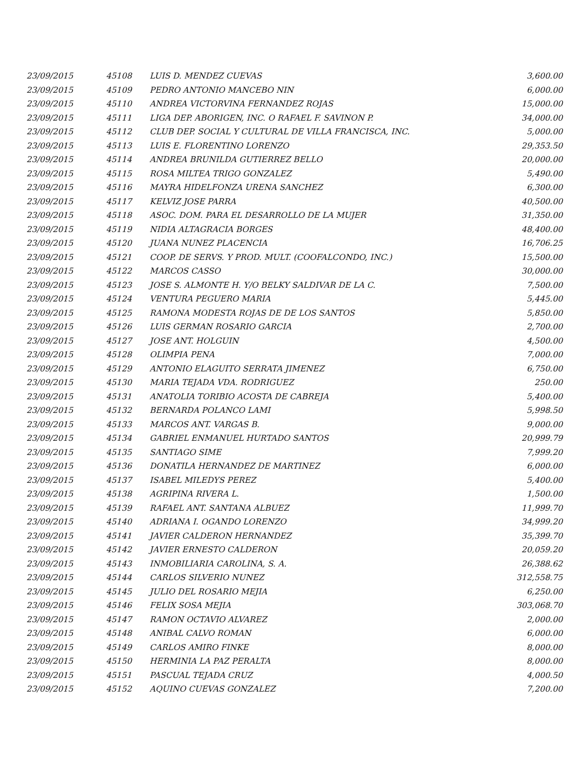| 23/09/2015 | 45108 | LUIS D. MENDEZ CUEVAS | 3,600.00 |
| 23/09/2015 | 45109 | PEDRO ANTONIO MANCEBO NIN | 6,000.00 |
| 23/09/2015 | 45110 | ANDREA VICTORVINA FERNANDEZ ROJAS | 15,000.00 |
| 23/09/2015 | 45111 | LIGA DEP. ABORIGEN, INC. O RAFAEL F. SAVINON P. | 34,000.00 |
| 23/09/2015 | 45112 | CLUB DEP. SOCIAL Y CULTURAL DE VILLA FRANCISCA, INC. | 5,000.00 |
| 23/09/2015 | 45113 | LUIS E. FLORENTINO LORENZO | 29,353.50 |
| 23/09/2015 | 45114 | ANDREA BRUNILDA GUTIERREZ BELLO | 20,000.00 |
| 23/09/2015 | 45115 | ROSA MILTEA TRIGO GONZALEZ | 5,490.00 |
| 23/09/2015 | 45116 | MAYRA HIDELFONZA URENA SANCHEZ | 6,300.00 |
| 23/09/2015 | 45117 | KELVIZ JOSE PARRA | 40,500.00 |
| 23/09/2015 | 45118 | ASOC. DOM. PARA EL DESARROLLO DE LA MUJER | 31,350.00 |
| 23/09/2015 | 45119 | NIDIA ALTAGRACIA BORGES | 48,400.00 |
| 23/09/2015 | 45120 | JUANA NUNEZ PLACENCIA | 16,706.25 |
| 23/09/2015 | 45121 | COOP. DE SERVS. Y PROD. MULT. (COOFALCONDO, INC.) | 15,500.00 |
| 23/09/2015 | 45122 | MARCOS CASSO | 30,000.00 |
| 23/09/2015 | 45123 | JOSE S. ALMONTE H. Y/O BELKY SALDIVAR DE LA C. | 7,500.00 |
| 23/09/2015 | 45124 | VENTURA PEGUERO MARIA | 5,445.00 |
| 23/09/2015 | 45125 | RAMONA MODESTA ROJAS DE DE LOS SANTOS | 5,850.00 |
| 23/09/2015 | 45126 | LUIS GERMAN ROSARIO GARCIA | 2,700.00 |
| 23/09/2015 | 45127 | JOSE ANT. HOLGUIN | 4,500.00 |
| 23/09/2015 | 45128 | OLIMPIA PENA | 7,000.00 |
| 23/09/2015 | 45129 | ANTONIO ELAGUITO SERRATA JIMENEZ | 6,750.00 |
| 23/09/2015 | 45130 | MARIA TEJADA VDA. RODRIGUEZ | 250.00 |
| 23/09/2015 | 45131 | ANATOLIA TORIBIO ACOSTA DE CABREJA | 5,400.00 |
| 23/09/2015 | 45132 | BERNARDA POLANCO LAMI | 5,998.50 |
| 23/09/2015 | 45133 | MARCOS ANT. VARGAS B. | 9,000.00 |
| 23/09/2015 | 45134 | GABRIEL ENMANUEL HURTADO SANTOS | 20,999.79 |
| 23/09/2015 | 45135 | SANTIAGO SIME | 7,999.20 |
| 23/09/2015 | 45136 | DONATILA HERNANDEZ DE MARTINEZ | 6,000.00 |
| 23/09/2015 | 45137 | ISABEL MILEDYS PEREZ | 5,400.00 |
| 23/09/2015 | 45138 | AGRIPINA RIVERA L. | 1,500.00 |
| 23/09/2015 | 45139 | RAFAEL ANT. SANTANA ALBUEZ | 11,999.70 |
| 23/09/2015 | 45140 | ADRIANA I. OGANDO LORENZO | 34,999.20 |
| 23/09/2015 | 45141 | JAVIER CALDERON HERNANDEZ | 35,399.70 |
| 23/09/2015 | 45142 | JAVIER ERNESTO CALDERON | 20,059.20 |
| 23/09/2015 | 45143 | INMOBILIARIA CAROLINA, S. A. | 26,388.62 |
| 23/09/2015 | 45144 | CARLOS SILVERIO NUNEZ | 312,558.75 |
| 23/09/2015 | 45145 | JULIO DEL ROSARIO MEJIA | 6,250.00 |
| 23/09/2015 | 45146 | FELIX SOSA MEJIA | 303,068.70 |
| 23/09/2015 | 45147 | RAMON OCTAVIO ALVAREZ | 2,000.00 |
| 23/09/2015 | 45148 | ANIBAL CALVO ROMAN | 6,000.00 |
| 23/09/2015 | 45149 | CARLOS AMIRO FINKE | 8,000.00 |
| 23/09/2015 | 45150 | HERMINIA LA PAZ PERALTA | 8,000.00 |
| 23/09/2015 | 45151 | PASCUAL TEJADA CRUZ | 4,000.50 |
| 23/09/2015 | 45152 | AQUINO CUEVAS GONZALEZ | 7,200.00 |